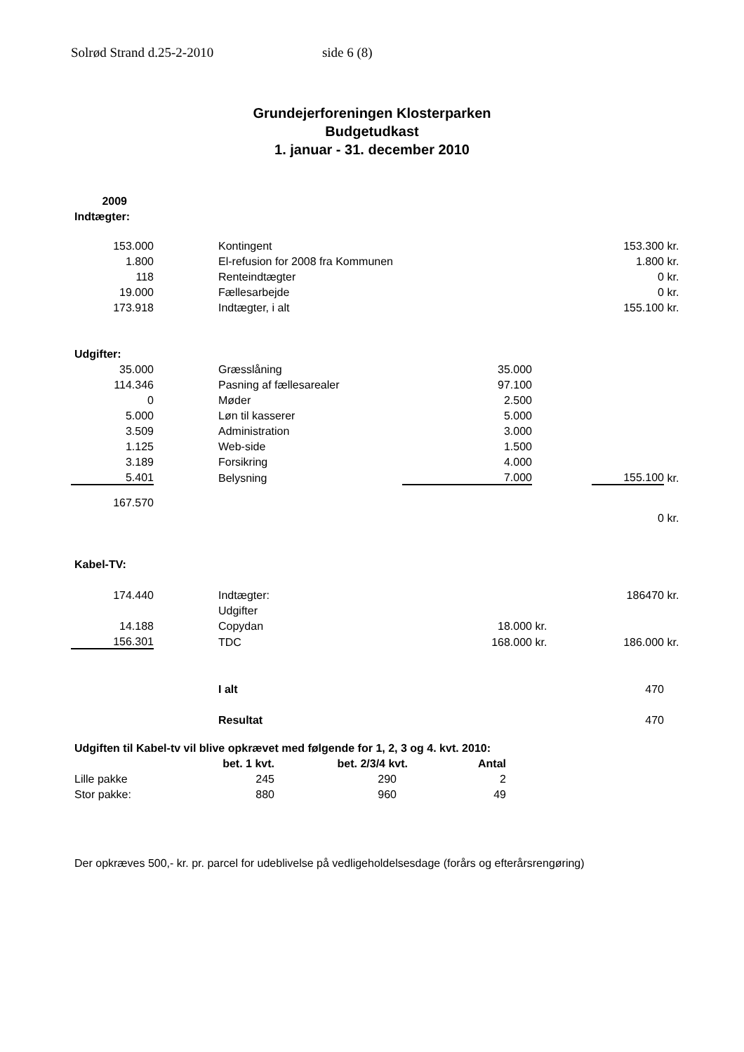Solrød Strand d.25-2-2010 side 6 (8)
Grundejerforeningen Klosterparken
Budgetudkast
1. januar - 31. december 2010
| 2009 | | | | | | |
| Indtægter: | | | | | | |
| 153.000 | | Kontingent | | | 153.300 | kr. |
| 1.800 | | El-refusion for 2008 fra Kommunen | | | 1.800 | kr. |
| 118 | | Renteindtægter | | | 0 | kr. |
| 19.000 | | Fællesarbejde | | | 0 | kr. |
| 173.918 | | Indtægter, i alt | | | 155.100 | kr. |
| Udgifter: | | | | | | |
| 35.000 | | Græsslåning | 35.000 | | | |
| 114.346 | | Pasning af fællesarealer | 97.100 | | | |
| 0 | | Møder | 2.500 | | | |
| 5.000 | | Løn til kasserer | 5.000 | | | |
| 3.509 | | Administration | 3.000 | | | |
| 1.125 | | Web-side | 1.500 | | | |
| 3.189 | | Forsikring | 4.000 | | | |
| 5.401 | | Belysning | 7.000 | | 155.100 | kr. |
| 167.570 | | | | | | |
| | | | | | 0 | kr. |
| Kabel-TV: | | | | | | |
| 174.440 | | Indtægter: | | | 186470 | kr. |
| | | Udgifter | | | | |
| 14.188 | | Copydan | 18.000 | kr. | | |
| 156.301 | | TDC | 168.000 | kr. | 186.000 | kr. |
| | | I alt | | | 470 | |
| | | Resultat | | | 470 | |
Udgiften til Kabel-tv vil blive opkrævet med følgende for 1, 2, 3 og 4. kvt. 2010:
| | bet. 1 kvt. | bet. 2/3/4 kvt. | Antal |
| Lille pakke | 245 | 290 | 2 |
| Stor pakke: | 880 | 960 | 49 |
Der opkræves 500,- kr. pr. parcel for udeblivelse på vedligeholdelsesdage (forårs og efterårsrengøring)